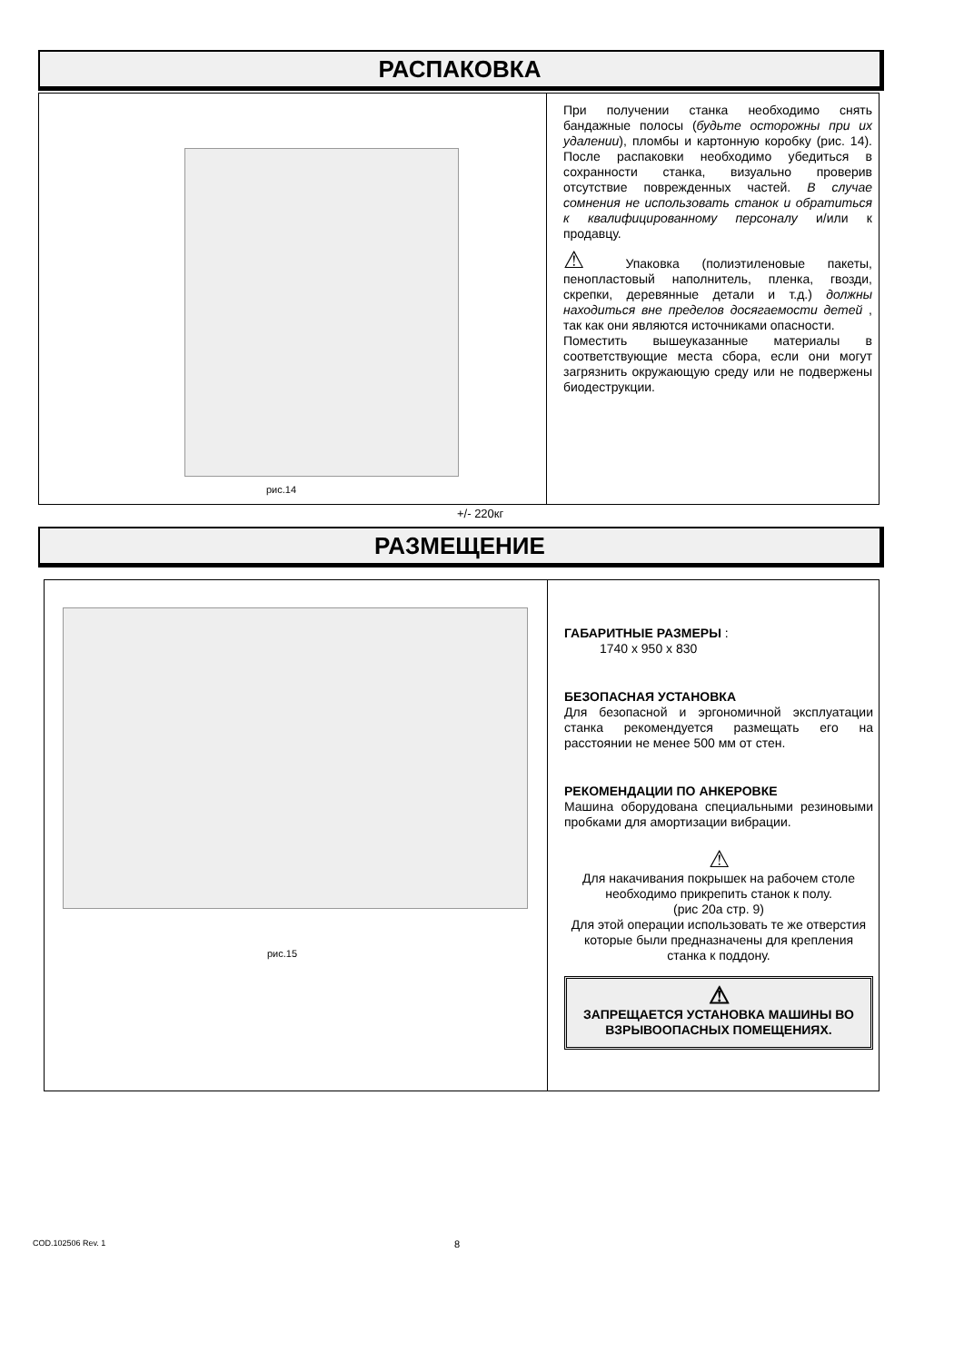РАСПАКОВКА
рис.14
+/- 220кг
При получении станка необходимо снять бандажные полосы (будьте осторожны при их удалении), пломбы и картонную коробку (рис. 14). После распаковки необходимо убедиться в сохранности станка, визуально проверив отсутствие поврежденных частей. В случае сомнения не использовать станок и обратиться к квалифицированному персоналу и/или к продавцу.
⚠ Упаковка (полиэтиленовые пакеты, пенопластовый наполнитель, пленка, гвозди, скрепки, деревянные детали и т.д.) должны находиться вне пределов досягаемости детей , так как они являются источниками опасности.
Поместить вышеуказанные материалы в соответствующие места сбора, если они могут загрязнить окружающую среду или не подвержены биодеструкции.
РАЗМЕЩЕНИЕ
рис.15
ГАБАРИТНЫЕ РАЗМЕРЫ :
1740 x 950 x 830
БЕЗОПАСНАЯ УСТАНОВКА
Для безопасной и эргономичной эксплуатации станка рекомендуется размещать его на расстоянии не менее 500 мм от стен.
РЕКОМЕНДАЦИИ ПО АНКЕРОВКЕ
Машина оборудована специальными резиновыми пробками для амортизации вибрации.
⚠
Для накачивания покрышек на рабочем столе необходимо прикрепить станок к полу.
(рис 20а стр. 9)
Для этой операции использовать те же отверстия которые были предназначены для крепления станка к поддону.
⚠
ЗАПРЕЩАЕТСЯ УСТАНОВКА МАШИНЫ ВО ВЗРЫВООПАСНЫХ ПОМЕЩЕНИЯХ.
COD.102506 Rev. 1 8